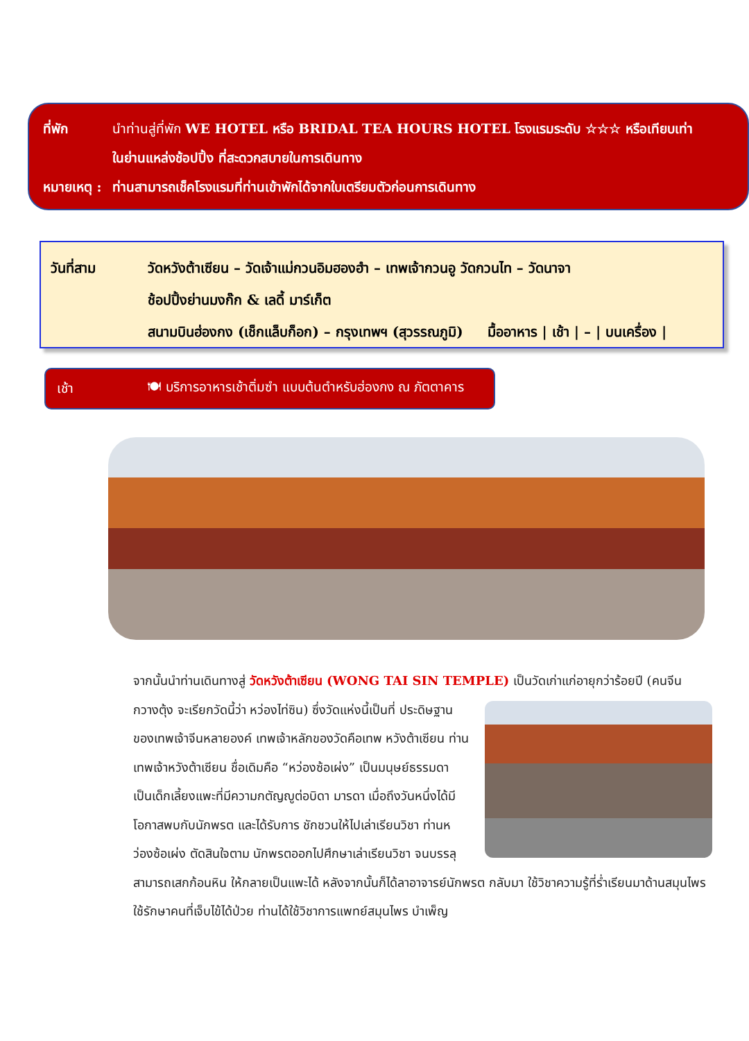ที่พัก นำท่านสู่ที่พัก WE HOTEL หรือ BRIDAL TEA HOURS HOTEL โรงแรมระดับ ☆☆☆ หรือเทียบเท่า
ในย่านแหล่งช้อปปิ้ง ที่สะดวกสบายในการเดินทาง
หมายเหตุ :
ท่านสามารถเช็คโรงแรมที่ท่านเข้าพักได้จากใบเตรียมตัวก่อนการเดินทาง
วันที่สาม วัดหวังต้าเซียน – วัดเจ้าแม่กวนอิมฮองฮำ – เทพเจ้ากวนอู วัดกวนไท – วัดนาจา
ช้อปปิ้งย่านมงก๊ก & เลดี้ มาร์เก็ต
สนามบินฮ่องกง (เช็กแล็บก็อก) – กรุงเทพฯ (สุวรรณภูมิ) มื้ออาหาร | เช้า | – | บนเครื่อง |
เช้า 🍽 บริการอาหารเช้าติ่มซำ แบบต้นตำหรับฮ่องกง ณ ภัตตาคาร
จากนั้นนำท่านเดินทางสู่ วัดหวังต้าเซียน (WONG TAI SIN TEMPLE) เป็นวัดเก่าแก่อายุกว่าร้อยปี (คนจีน
กวางตุ้ง จะเรียกวัดนี้ว่า หว่องไท่ซิน) ซึ่งวัดแห่งนี้เป็นที่ ประดิษฐานของเทพเจ้าจีนหลายองค์ เทพเจ้าหลักของวัดคือเทพ หวังต้าเซียน ท่านเทพเจ้าหวังต้าเซียน ชื่อเดิมคือ “หว่องซ้อเผ่ง” เป็นมนุษย์ธรรมดา เป็นเด็กเลี้ยงแพะที่มีความกตัญญูต่อบิดา มารดา เมื่อถึงวันหนึ่งได้มีโอกาสพบกับนักพรต และได้รับการ ชักชวนให้ไปเล่าเรียนวิชา ท่านหว่องซ้อเผ่ง ตัดสินใจตาม นักพรตออกไปศึกษาเล่าเรียนวิชา จนบรรลุ สามารถเสกก้อนหิน ให้กลายเป็นแพะได้ หลังจากนั้นก็ได้ลาอาจารย์นักพรต กลับมา ใช้วิชาความรู้ที่ร่ำเรียนมาด้านสมุนไพร ใช้รักษาคนที่เจ็บไข้ได้ป่วย ท่านได้ใช้วิชาการแพทย์สมุนไพร บำเพ็ญ